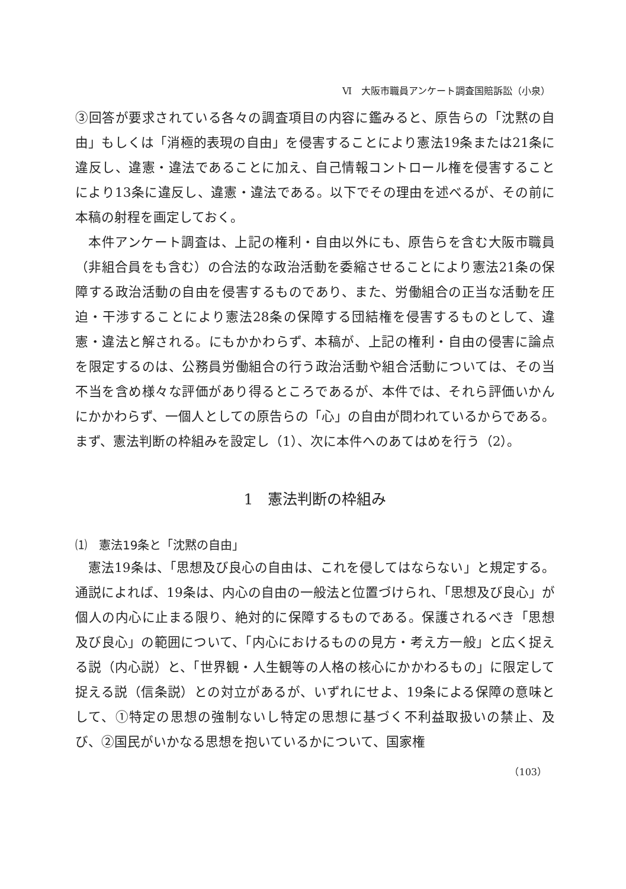Ⅵ　大阪市職員アンケート調査国賠訴訟（小泉）
③回答が要求されている各々の調査項目の内容に鑑みると、原告らの「沈黙の自由」もしくは「消極的表現の自由」を侵害することにより憲法19条または21条に違反し、違憲・違法であることに加え、自己情報コントロール権を侵害することにより13条に違反し、違憲・違法である。以下でその理由を述べるが、その前に本稿の射程を画定しておく。
本件アンケート調査は、上記の権利・自由以外にも、原告らを含む大阪市職員（非組合員をも含む）の合法的な政治活動を委縮させることにより憲法21条の保障する政治活動の自由を侵害するものであり、また、労働組合の正当な活動を圧迫・干渉することにより憲法28条の保障する団結権を侵害するものとして、違憲・違法と解される。にもかかわらず、本稿が、上記の権利・自由の侵害に論点を限定するのは、公務員労働組合の行う政治活動や組合活動については、その当不当を含め様々な評価があり得るところであるが、本件では、それら評価いかんにかかわらず、一個人としての原告らの「心」の自由が問われているからである。まず、憲法判断の枠組みを設定し（1）、次に本件へのあてはめを行う（2）。
1　憲法判断の枠組み
⑴　憲法19条と「沈黙の自由」
憲法19条は、「思想及び良心の自由は、これを侵してはならない」と規定する。通説によれば、19条は、内心の自由の一般法と位置づけられ、「思想及び良心」が個人の内心に止まる限り、絶対的に保障するものである。保護されるべき「思想及び良心」の範囲について、「内心におけるものの見方・考え方一般」と広く捉える説（内心説）と、「世界観・人生観等の人格の核心にかかわるもの」に限定して捉える説（信条説）との対立があるが、いずれにせよ、19条による保障の意味として、①特定の思想の強制ないし特定の思想に基づく不利益取扱いの禁止、及び、②国民がいかなる思想を抱いているかについて、国家権
（103）